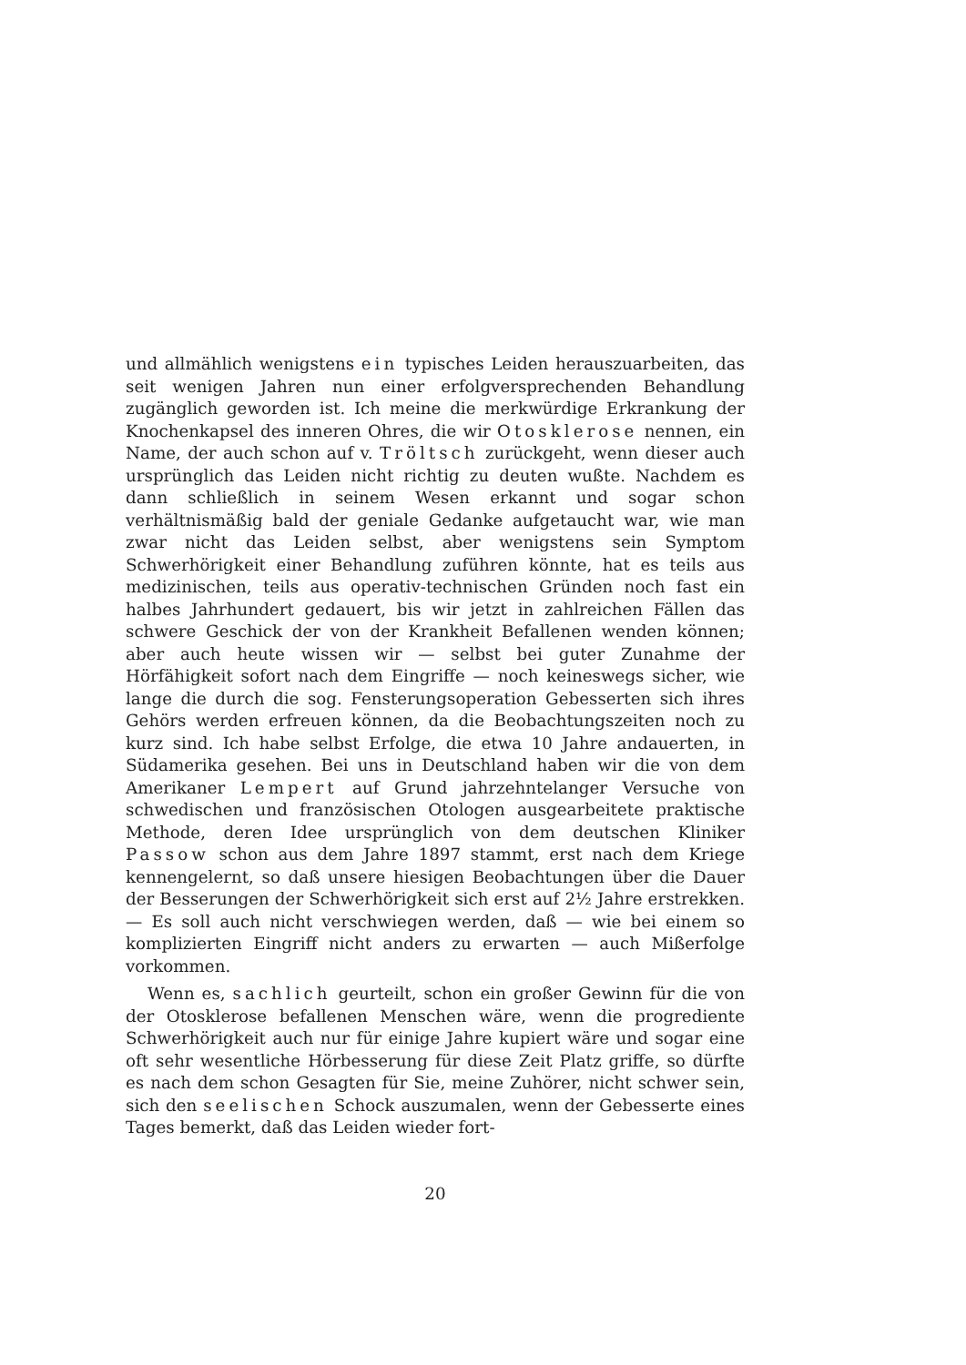und allmählich wenigstens ein typisches Leiden herauszuarbeiten, das seit wenigen Jahren nun einer erfolgversprechenden Behandlung zugänglich geworden ist. Ich meine die merkwürdige Erkrankung der Knochenkapsel des inneren Ohres, die wir Otosklerose nennen, ein Name, der auch schon auf v. Tröltsch zurückgeht, wenn dieser auch ursprünglich das Leiden nicht richtig zu deuten wußte. Nachdem es dann schließlich in seinem Wesen erkannt und sogar schon verhältnismäßig bald der geniale Gedanke aufgetaucht war, wie man zwar nicht das Leiden selbst, aber wenigstens sein Symptom Schwerhörigkeit einer Behandlung zuführen könnte, hat es teils aus medizinischen, teils aus operativ-technischen Gründen noch fast ein halbes Jahrhundert gedauert, bis wir jetzt in zahlreichen Fällen das schwere Geschick der von der Krankheit Befallenen wenden können; aber auch heute wissen wir — selbst bei guter Zunahme der Hörfähigkeit sofort nach dem Eingriffe — noch keineswegs sicher, wie lange die durch die sog. Fensterungsoperation Gebesserten sich ihres Gehörs werden erfreuen können, da die Beobachtungszeiten noch zu kurz sind. Ich habe selbst Erfolge, die etwa 10 Jahre andauerten, in Südamerika gesehen. Bei uns in Deutschland haben wir die von dem Amerikaner Lempert auf Grund jahrzehntelanger Versuche von schwedischen und französischen Otologen ausgearbeitete praktische Methode, deren Idee ursprünglich von dem deutschen Kliniker Passow schon aus dem Jahre 1897 stammt, erst nach dem Kriege kennengelernt, so daß unsere hiesigen Beobachtungen über die Dauer der Besserungen der Schwerhörigkeit sich erst auf 2½ Jahre erstrekken. — Es soll auch nicht verschwiegen werden, daß — wie bei einem so komplizierten Eingriff nicht anders zu erwarten — auch Mißerfolge vorkommen.
Wenn es, sachlich geurteilt, schon ein großer Gewinn für die von der Otosklerose befallenen Menschen wäre, wenn die progrediente Schwerhörigkeit auch nur für einige Jahre kupiert wäre und sogar eine oft sehr wesentliche Hörbesserung für diese Zeit Platz griffe, so dürfte es nach dem schon Gesagten für Sie, meine Zuhörer, nicht schwer sein, sich den seelischen Schock auszumalen, wenn der Gebesserte eines Tages bemerkt, daß das Leiden wieder fort-
20